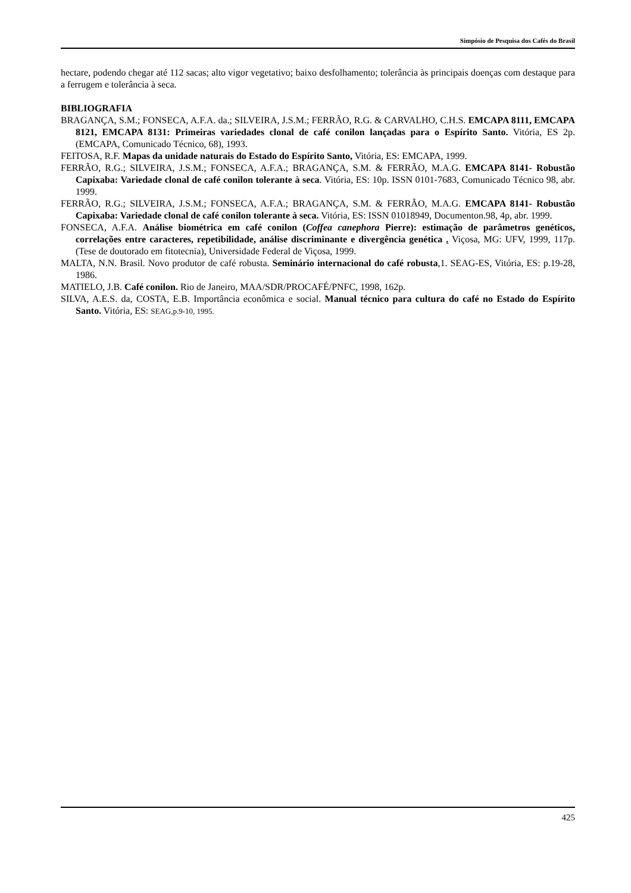Simpósio de Pesquisa dos Cafés do Brasil
hectare, podendo chegar até 112 sacas; alto vigor vegetativo; baixo desfolhamento; tolerância às principais doenças com destaque para a ferrugem e tolerância à seca.
BIBLIOGRAFIA
BRAGANÇA, S.M.; FONSECA, A.F.A. da.; SILVEIRA, J.S.M.; FERRÃO, R.G. & CARVALHO, C.H.S. EMCAPA 8111, EMCAPA 8121, EMCAPA 8131: Primeiras variedades clonal de café conilon lançadas para o Espírito Santo. Vitória, ES 2p. (EMCAPA, Comunicado Técnico, 68), 1993.
FEITOSA, R.F. Mapas da unidade naturais do Estado do Espírito Santo, Vitória, ES: EMCAPA, 1999.
FERRÃO, R.G.; SILVEIRA, J.S.M.; FONSECA, A.F.A.; BRAGANÇA, S.M. & FERRÃO, M.A.G. EMCAPA 8141- Robustão Capixaba: Variedade clonal de café conilon tolerante à seca. Vitória, ES: 10p. ISSN 0101-7683, Comunicado Técnico 98, abr. 1999.
FERRÃO, R.G.; SILVEIRA, J.S.M.; FONSECA, A.F.A.; BRAGANÇA, S.M. & FERRÃO, M.A.G. EMCAPA 8141- Robustão Capixaba: Variedade clonal de café conilon tolerante à seca. Vitória, ES: ISSN 01018949, Documenton.98, 4p, abr. 1999.
FONSECA, A.F.A. Análise biométrica em café conilon (Coffea canephora Pierre): estimação de parâmetros genéticos, correlações entre caracteres, repetibilidade, análise discriminante e divergência genética . Viçosa, MG: UFV, 1999, 117p.(Tese de doutorado em fitotecnia), Universidade Federal de Viçosa, 1999.
MALTA, N.N. Brasil. Novo produtor de café robusta. Seminário internacional do café robusta,1. SEAG-ES, Vitória, ES: p.19-28, 1986.
MATIELO, J.B. Café conilon. Rio de Janeiro, MAA/SDR/PROCAFÉ/PNFC, 1998, 162p.
SILVA, A.E.S. da, COSTA, E.B. Importância econômica e social. Manual técnico para cultura do café no Estado do Espírito Santo. Vitória, ES: SEAG,p.9-10, 1995.
425